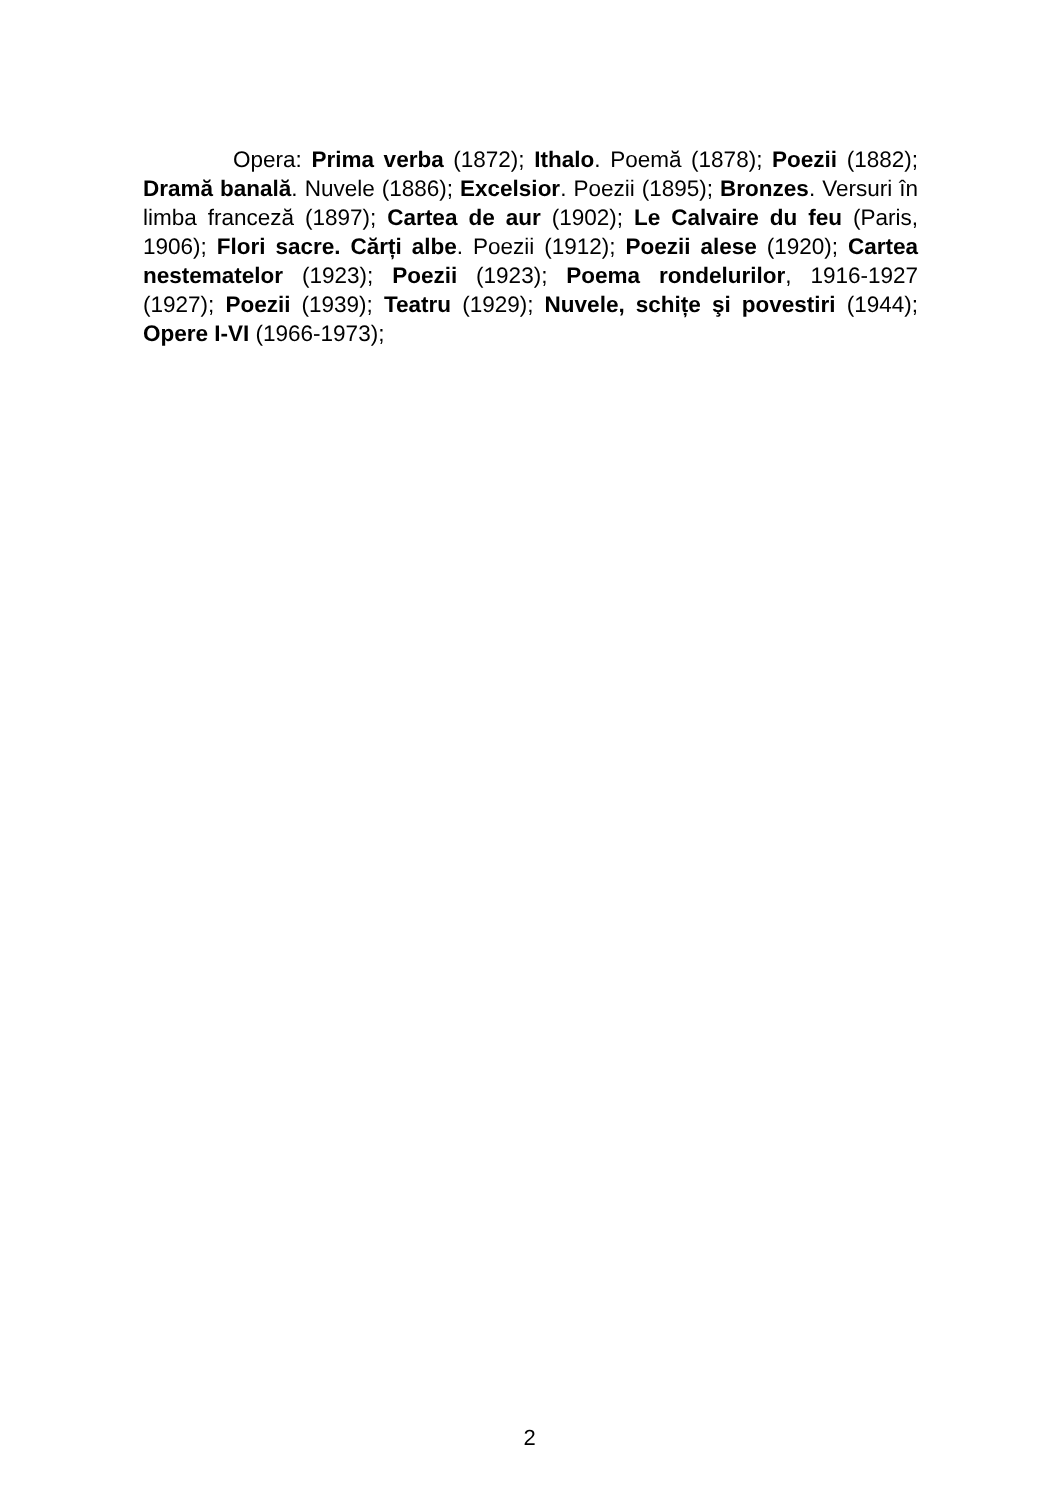Opera: Prima verba (1872); Ithalo. Poemă (1878); Poezii (1882); Dramă banală. Nuvele (1886); Excelsior. Poezii (1895); Bronzes. Versuri în limba franceză (1897); Cartea de aur (1902); Le Calvaire du feu (Paris, 1906); Flori sacre. Cărți albe. Poezii (1912); Poezii alese (1920); Cartea nestematelor (1923); Poezii (1923); Poema rondelurilor, 1916-1927 (1927); Poezii (1939); Teatru (1929); Nuvele, schițe şi povestiri (1944); Opere I-VI (1966-1973);
2